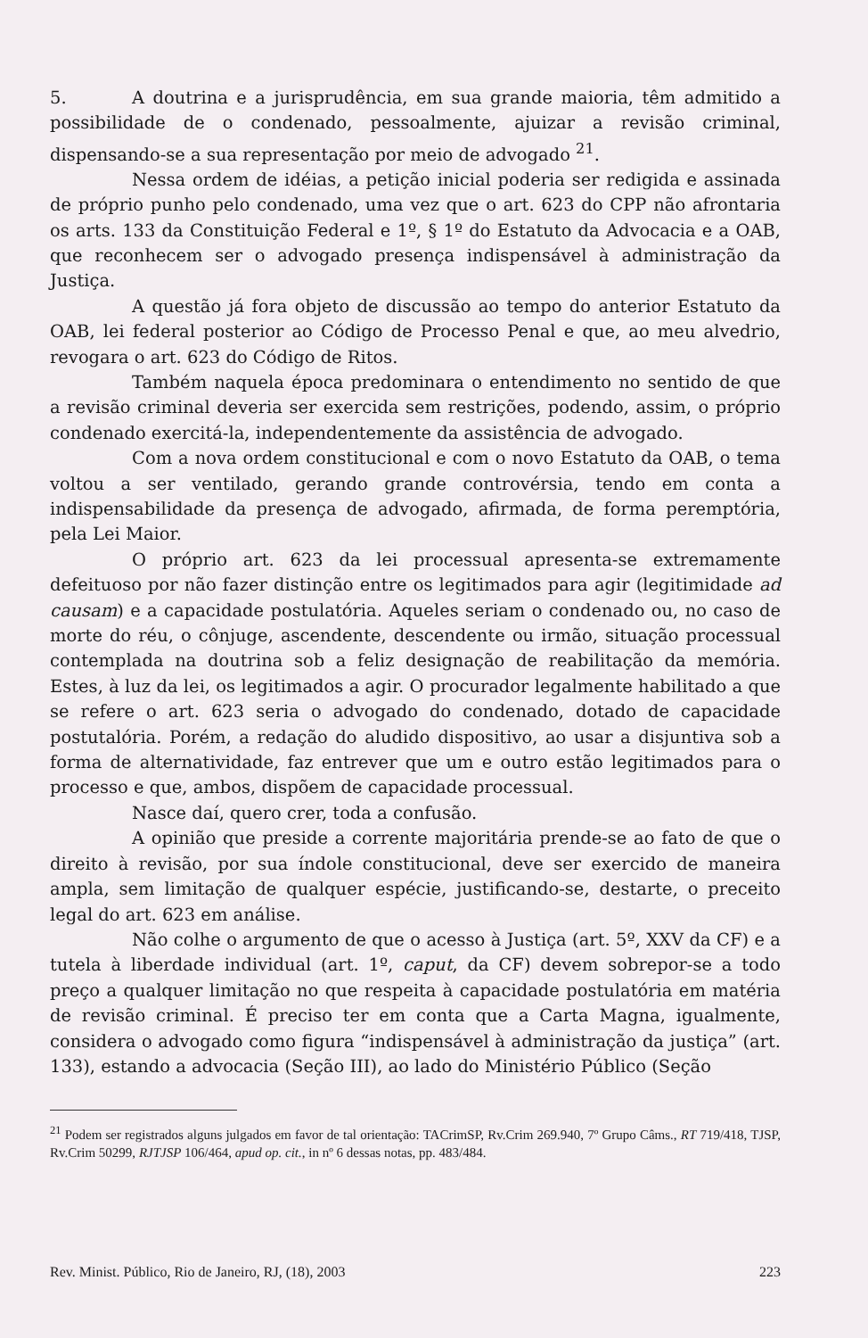5. A doutrina e a jurisprudência, em sua grande maioria, têm admitido a possibilidade de o condenado, pessoalmente, ajuizar a revisão criminal, dispensando-se a sua representação por meio de advogado <sup>21</sup>.
Nessa ordem de idéias, a petição inicial poderia ser redigida e assinada de próprio punho pelo condenado, uma vez que o art. 623 do CPP não afrontaria os arts. 133 da Constituição Federal e 1º, § 1º do Estatuto da Advocacia e a OAB, que reconhecem ser o advogado presença indispensável à administração da Justiça.
A questão já fora objeto de discussão ao tempo do anterior Estatuto da OAB, lei federal posterior ao Código de Processo Penal e que, ao meu alvedrio, revogara o art. 623 do Código de Ritos.
Também naquela época predominara o entendimento no sentido de que a revisão criminal deveria ser exercida sem restrições, podendo, assim, o próprio condenado exercitá-la, independentemente da assistência de advogado.
Com a nova ordem constitucional e com o novo Estatuto da OAB, o tema voltou a ser ventilado, gerando grande controvérsia, tendo em conta a indispensabilidade da presença de advogado, afirmada, de forma peremptória, pela Lei Maior.
O próprio art. 623 da lei processual apresenta-se extremamente defeituoso por não fazer distinção entre os legitimados para agir (legitimidade ad causam) e a capacidade postulatória. Aqueles seriam o condenado ou, no caso de morte do réu, o cônjuge, ascendente, descendente ou irmão, situação processual contemplada na doutrina sob a feliz designação de reabilitação da memória. Estes, à luz da lei, os legitimados a agir. O procurador legalmente habilitado a que se refere o art. 623 seria o advogado do condenado, dotado de capacidade postutalória. Porém, a redação do aludido dispositivo, ao usar a disjuntiva sob a forma de alternatividade, faz entrever que um e outro estão legitimados para o processo e que, ambos, dispõem de capacidade processual.
Nasce daí, quero crer, toda a confusão.
A opinião que preside a corrente majoritária prende-se ao fato de que o direito à revisão, por sua índole constitucional, deve ser exercido de maneira ampla, sem limitação de qualquer espécie, justificando-se, destarte, o preceito legal do art. 623 em análise.
Não colhe o argumento de que o acesso à Justiça (art. 5º, XXV da CF) e a tutela à liberdade individual (art. 1º, caput, da CF) devem sobrepor-se a todo preço a qualquer limitação no que respeita à capacidade postulatória em matéria de revisão criminal. É preciso ter em conta que a Carta Magna, igualmente, considera o advogado como figura “indispensável à administração da justiça” (art. 133), estando a advocacia (Seção III), ao lado do Ministério Público (Seção
<sup>21</sup> Podem ser registrados alguns julgados em favor de tal orientação: TACrimSP, Rv.Crim 269.940, 7º Grupo Câms., RT 719/418, TJSP, Rv.Crim 50299, RJTJSP 106/464, apud op. cit., in nº 6 dessas notas, pp. 483/484.
Rev. Minist. Público, Rio de Janeiro, RJ, (18), 2003 223